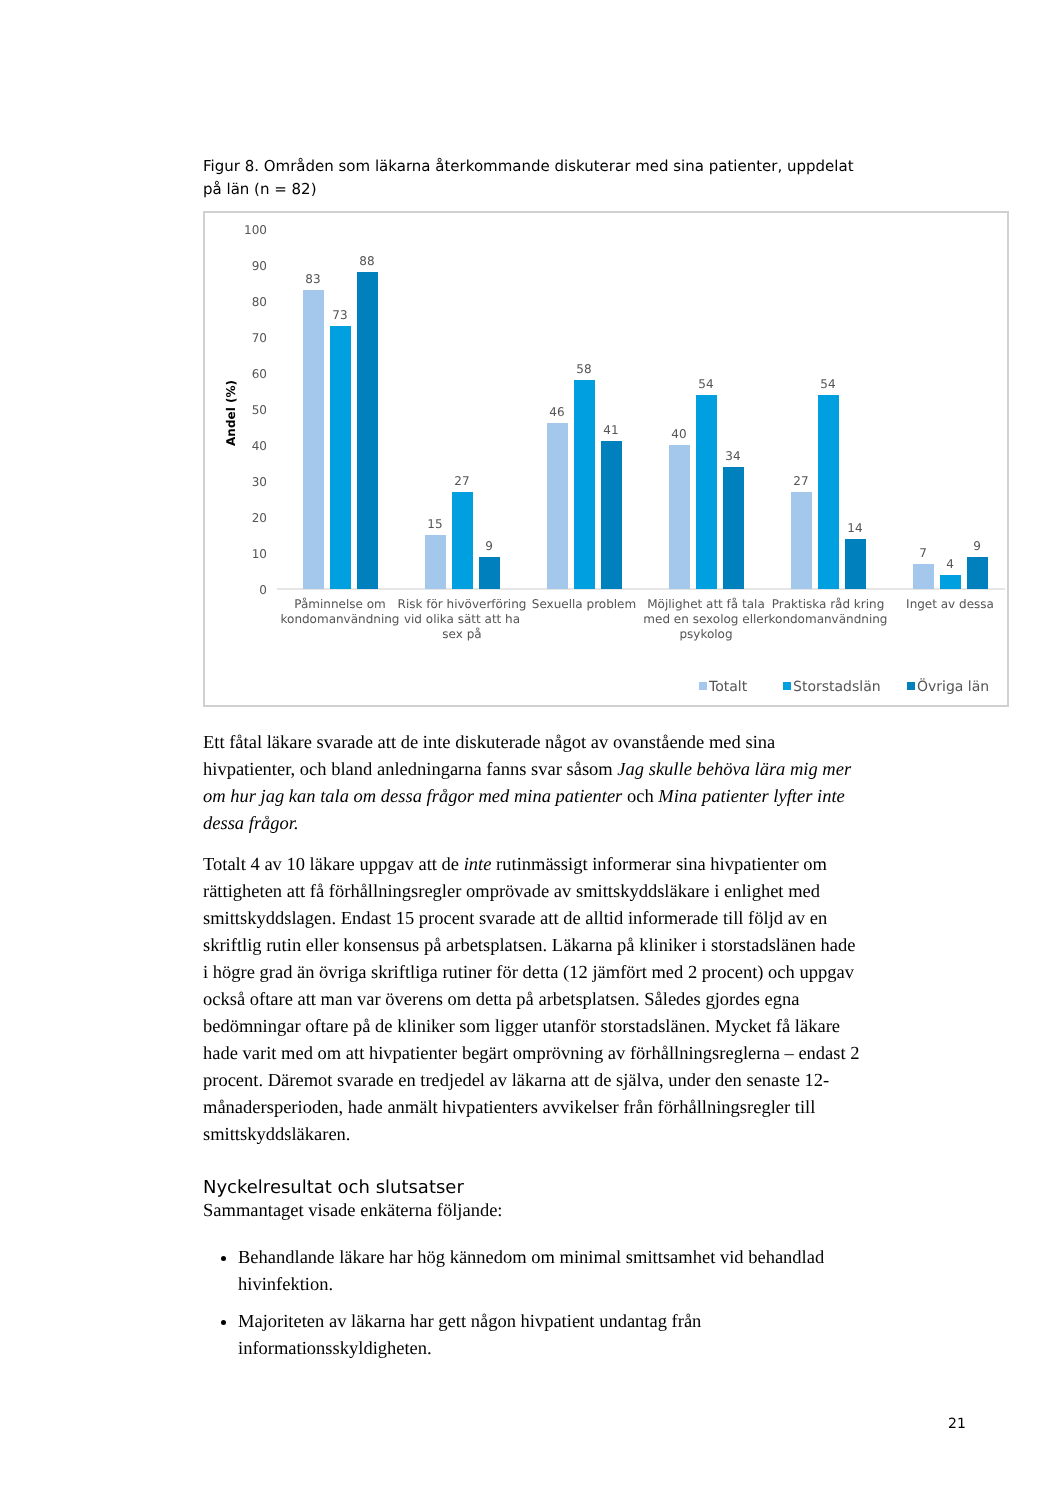Figur 8. Områden som läkarna återkommande diskuterar med sina patienter, uppdelat på län (n = 82)
100
90
80
70
60
50
40
30
20
10
0
Andel (%)
83
73
88
15
27
9
46
58
41
40
54
34
27
54
14
7
4
9
Påminnelse om
kondomanvändning
Risk för hivöverföring
vid olika sätt att ha
sex på
Sexuella problem
Möjlighet att få tala
med en sexolog eller
psykolog
Praktiska råd kring
kondomanvändning
Inget av dessa
Totalt
Storstadslän
Övriga län
Ett fåtal läkare svarade att de inte diskuterade något av ovanstående med sina hivpatienter, och bland anledningarna fanns svar såsom Jag skulle behöva lära mig mer om hur jag kan tala om dessa frågor med mina patienter och Mina patienter lyfter inte dessa frågor.
Totalt 4 av 10 läkare uppgav att de inte rutinmässigt informerar sina hivpatienter om rättigheten att få förhållningsregler omprövade av smittskyddsläkare i enlighet med smittskyddslagen. Endast 15 procent svarade att de alltid informerade till följd av en skriftlig rutin eller konsensus på arbetsplatsen. Läkarna på kliniker i storstadslänen hade i högre grad än övriga skriftliga rutiner för detta (12 jämfört med 2 procent) och uppgav också oftare att man var överens om detta på arbetsplatsen. Således gjordes egna bedömningar oftare på de kliniker som ligger utanför storstadslänen. Mycket få läkare hade varit med om att hivpatienter begärt omprövning av förhållningsreglerna – endast 2 procent. Däremot svarade en tredjedel av läkarna att de själva, under den senaste 12-månadersperioden, hade anmält hivpatienters avvikelser från förhållningsregler till smittskyddsläkaren.
Nyckelresultat och slutsatser
Sammantaget visade enkäterna följande:
Behandlande läkare har hög kännedom om minimal smittsamhet vid behandlad hivinfektion.
Majoriteten av läkarna har gett någon hivpatient undantag från informationsskyldigheten.
21